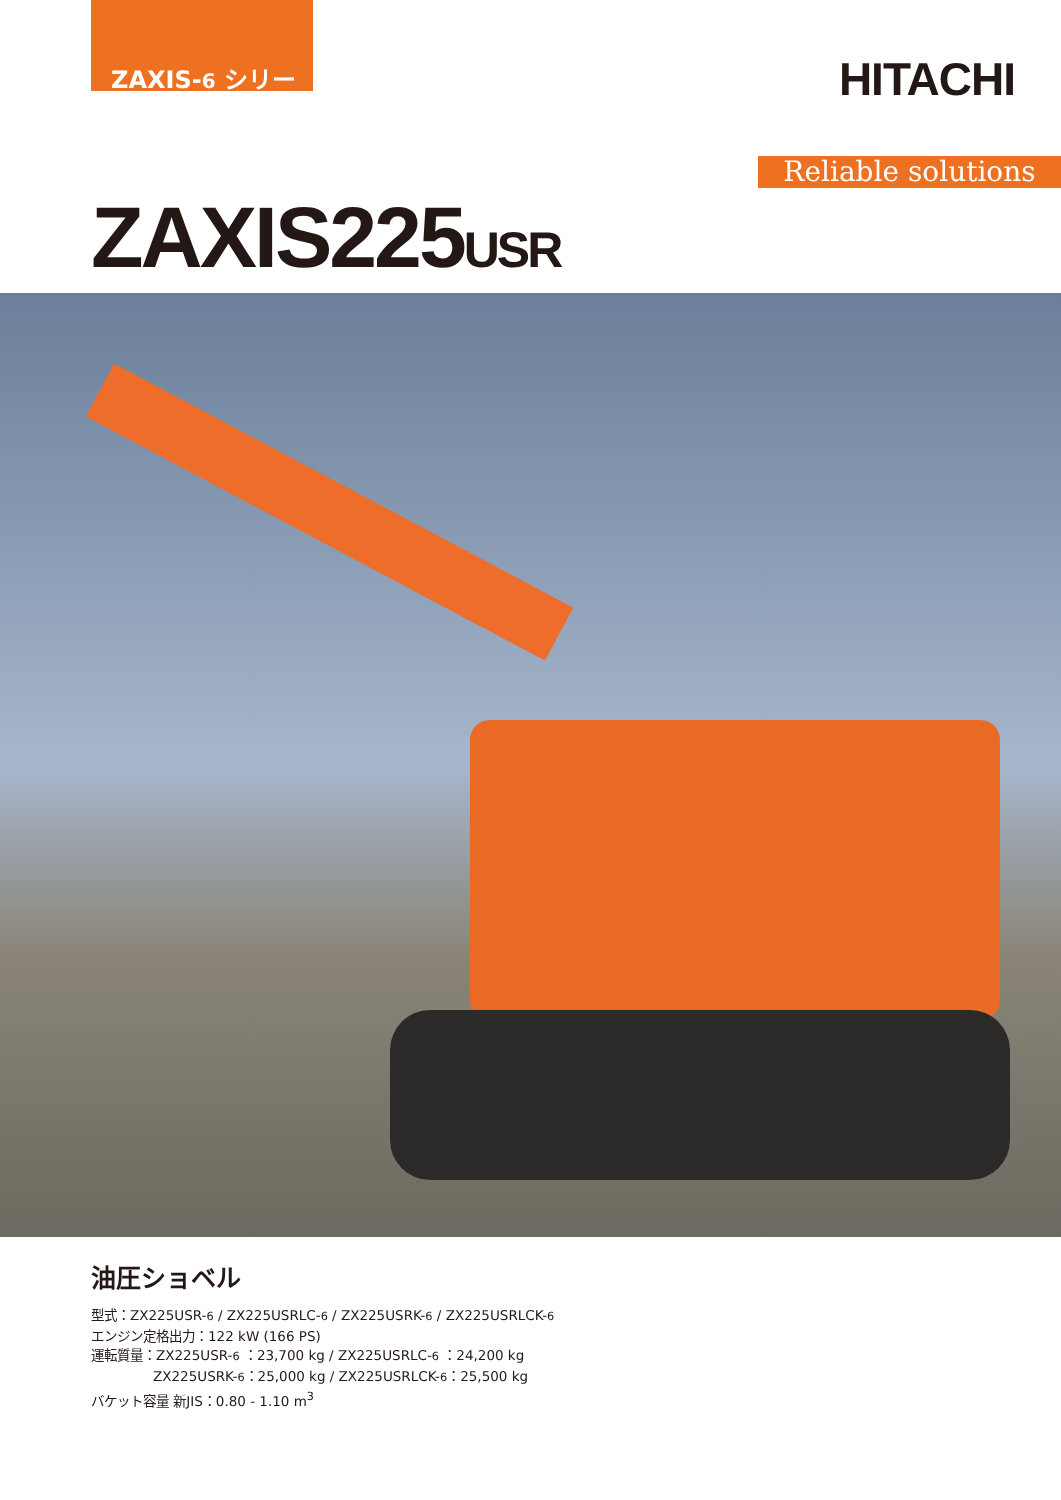ZAXIS-6 シリーズ
HITACHI
Reliable solutions
ZAXIS225USR
油圧ショベル
型式：ZX225USR-6 / ZX225USRLC-6 / ZX225USRK-6 / ZX225USRLCK-6
エンジン定格出力：122 kW (166 PS)
運転質量：ZX225USR-6 ：23,700 kg / ZX225USRLC-6 ：24,200 kg
ZX225USRK-6：25,000 kg / ZX225USRLCK-6：25,500 kg
バケット容量 新JIS：0.80 - 1.10 m<sup>3</sup>